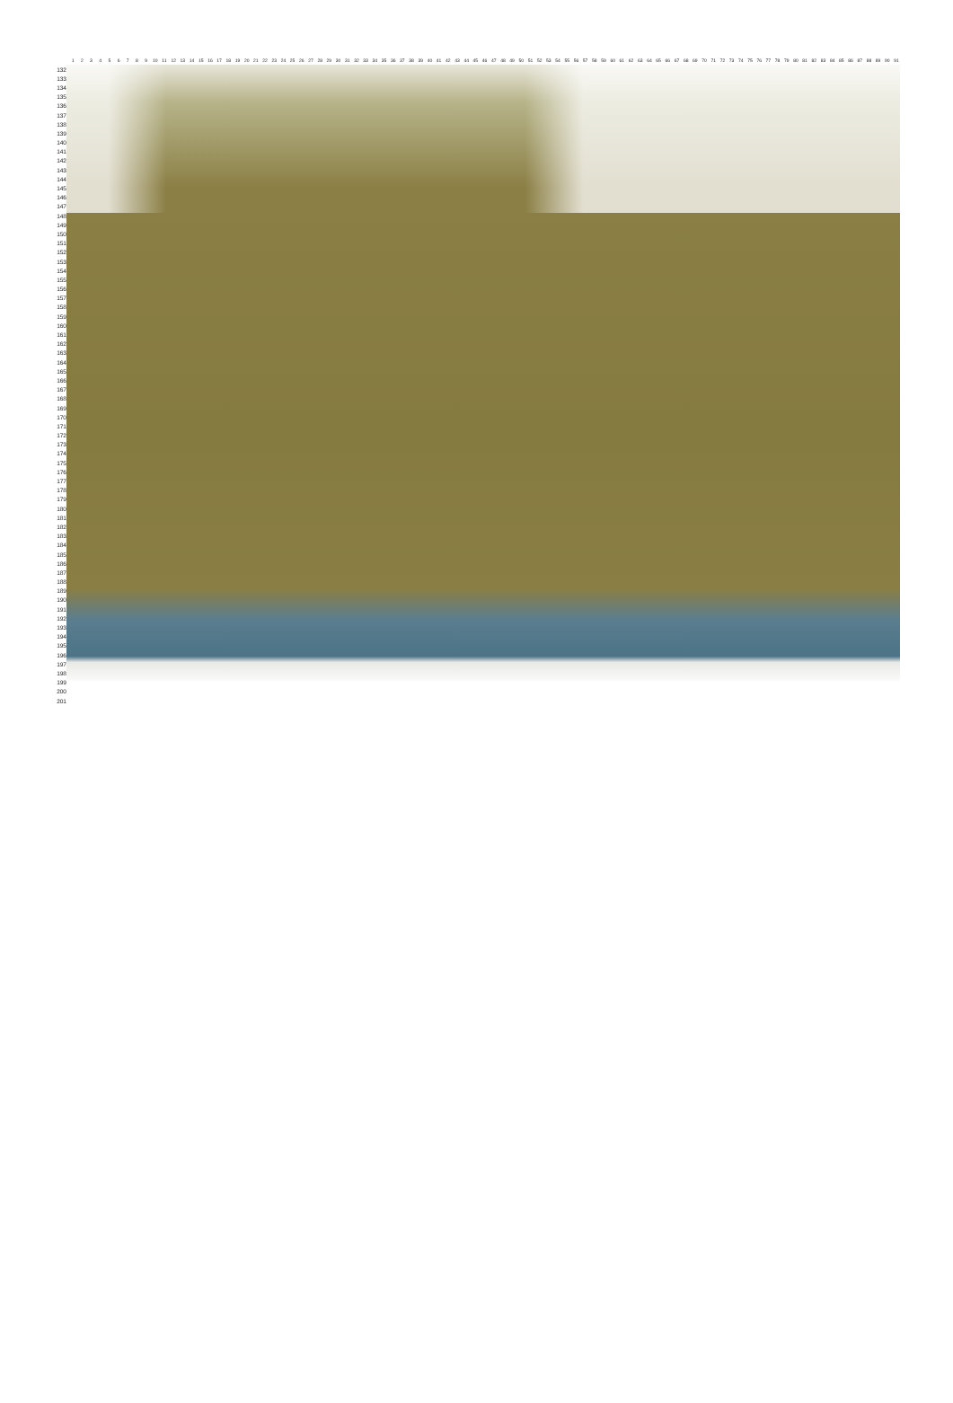| | 1 | 2 | 3 | 4 | 5 | 6 | 7 | 8 | 9 | 10 | 11 | 12 | 13 | 14 | 15 | 16 | 17 | 18 | 19 | 20 | 21 | 22 | 23 | 24 | 25 | 26 | 27 | 28 | 29 | 30 | 31 | 32 | 33 | 34 | 35 | 36 | 37 | 38 | 39 | 40 | 41 | 42 | 43 | 44 | 45 | 46 | 47 | 48 | 49 | 50 | 51 | 52 | 53 | 54 | 55 | 56 | 57 | 58 | 59 | 60 | 61 | 62 | 63 | 64 | 65 | 66 | 67 | 68 | 69 | 70 | 71 | 72 | 73 | 74 | 75 | 76 | 77 | 78 | 79 | 80 | 81 | 82 | 83 | 84 | 85 | 86 | 87 | 88 | 89 | 90 | 91 |
| --- | --- | --- | --- | --- | --- | --- | --- | --- | --- | --- | --- | --- | --- | --- | --- | --- | --- | --- | --- | --- | --- | --- | --- | --- | --- | --- | --- | --- | --- | --- | --- | --- | --- | --- | --- | --- | --- | --- | --- | --- | --- | --- | --- | --- | --- | --- | --- | --- | --- | --- | --- | --- | --- | --- | --- | --- | --- | --- | --- | --- | --- | --- | --- | --- | --- | --- | --- | --- | --- | --- | --- | --- | --- | --- | --- | --- | --- | --- | --- | --- | --- | --- | --- | --- | --- | --- | --- | --- | --- | --- | --- |
| 132 | | | | | | | | | | | | | | | | | | | | | | | | | | | | | | | | | | | | | | | | | | | | | | | | | | | | | | | | | | | | | | | | | | | | | | | | | | | | | | | | | | | | | | | | | | | |
| 133 | | | | | | | | | | | | | | | | | | | | | | | | | | | | | | | | | | | | | | | | | | | | | | | | | | | | | | | | | | | | | | | | | | | | | | | | | | | | | | | | | | | | | | | | | | | |
| 134 | | | | | | | | | | | | | | | | | | | | | | | | | | | | | | | | | | | | | | | | | | | | | | | | | | | | | | | | | | | | | | | | | | | | | | | | | | | | | | | | | | | | | | | | | | | |
| 135 | | | | | | | | | | | | | | | | | | | | | | | | | | | | | | | | | | | | | | | | | | | | | | | | | | | | | | | | | | | | | | | | | | | | | | | | | | | | | | | | | | | | | | | | | | | |
| 136 | | | | | | | | | | | | | | | | | | | | | | | | | | | | | | | | | | | | | | | | | | | | | | | | | | | | | | | | | | | | | | | | | | | | | | | | | | | | | | | | | | | | | | | | | | | |
| 137 | | | | | | | | | | | | | | | | | | | | | | | | | | | | | | | | | | | | | | | | | | | | | | | | | | | | | | | | | | | | | | | | | | | | | | | | | | | | | | | | | | | | | | | | | | | |
| 138 | | | | | | | | | | | | | | | | | | | | | | | | | | | | | | | | | | | | | | | | | | | | | | | | | | | | | | | | | | | | | | | | | | | | | | | | | | | | | | | | | | | | | | | | | | | |
| 139 | | | | | | | | | | | | | | | | | | | | | | | | | | | | | | | | | | | | | | | | | | | | | | | | | | | | | | | | | | | | | | | | | | | | | | | | | | | | | | | | | | | | | | | | | | | |
| 140 | | | | | | | | | | | | | | | | | | | | | | | | | | | | | | | | | | | | | | | | | | | | | | | | | | | | | | | | | | | | | | | | | | | | | | | | | | | | | | | | | | | | | | | | | | | |
| 141 | | | | | | | | | | | | | | | | | | | | | | | | | | | | | | | | | | | | | | | | | | | | | | | | | | | | | | | | | | | | | | | | | | | | | | | | | | | | | | | | | | | | | | | | | | | |
| 142 | | | | | | | | | | | | | | | | | | | | | | | | | | | | | | | | | | | | | | | | | | | | | | | | | | | | | | | | | | | | | | | | | | | | | | | | | | | | | | | | | | | | | | | | | | | |
| 143 | | | | | | | | | | | | | | | | | | | | | | | | | | | | | | | | | | | | | | | | | | | | | | | | | | | | | | | | | | | | | | | | | | | | | | | | | | | | | | | | | | | | | | | | | | | |
| 144 | | | | | | | | | | | | | | | | | | | | | | | | | | | | | | | | | | | | | | | | | | | | | | | | | | | | | | | | | | | | | | | | | | | | | | | | | | | | | | | | | | | | | | | | | | | |
| 145 | | | | | | | | | | | | | | | | | | | | | | | | | | | | | | | | | | | | | | | | | | | | | | | | | | | | | | | | | | | | | | | | | | | | | | | | | | | | | | | | | | | | | | | | | | | |
| 146 | | | | | | | | | | | | | | | | | | | | | | | | | | | | | | | | | | | | | | | | | | | | | | | | | | | | | | | | | | | | | | | | | | | | | | | | | | | | | | | | | | | | | | | | | | | |
| 147 | | | | | | | | | | | | | | | | | | | | | | | | | | | | | | | | | | | | | | | | | | | | | | | | | | | | | | | | | | | | | | | | | | | | | | | | | | | | | | | | | | | | | | | | | | | |
| 148 | | | | | | | | | | | | | | | | | | | | | | | | | | | | | | | | | | | | | | | | | | | | | | | | | | | | | | | | | | | | | | | | | | | | | | | | | | | | | | | | | | | | | | | | | | | |
| 149 | | | | | | | | | | | | | | | | | | | | | | | | | | | | | | | | | | | | | | | | | | | | | | | | | | | | | | | | | | | | | | | | | | | | | | | | | | | | | | | | | | | | | | | | | | | |
| 150 | | | | | | | | | | | | | | | | | | | | | | | | | | | | | | | | | | | | | | | | | | | | | | | | | | | | | | | | | | | | | | | | | | | | | | | | | | | | | | | | | | | | | | | | | | | |
| 151 | | | | | | | | | | | | | | | | | | | | | | | | | | | | | | | | | | | | | | | | | | | | | | | | | | | | | | | | | | | | | | | | | | | | | | | | | | | | | | | | | | | | | | | | | | | |
| 152 | | | | | | | | | | | | | | | | | | | | | | | | | | | | | | | | | | | | | | | | | | | | | | | | | | | | | | | | | | | | | | | | | | | | | | | | | | | | | | | | | | | | | | | | | | | |
| 153 | | | | | | | | | | | | | | | | | | | | | | | | | | | | | | | | | | | | | | | | | | | | | | | | | | | | | | | | | | | | | | | | | | | | | | | | | | | | | | | | | | | | | | | | | | | |
| 154 | | | | | | | | | | | | | | | | | | | | | | | | | | | | | | | | | | | | | | | | | | | | | | | | | | | | | | | | | | | | | | | | | | | | | | | | | | | | | | | | | | | | | | | | | | | |
| 155 | | | | | | | | | | | | | | | | | | | | | | | | | | | | | | | | | | | | | | | | | | | | | | | | | | | | | | | | | | | | | | | | | | | | | | | | | | | | | | | | | | | | | | | | | | | |
| 156 | | | | | | | | | | | | | | | | | | | | | | | | | | | | | | | | | | | | | | | | | | | | | | | | | | | | | | | | | | | | | | | | | | | | | | | | | | | | | | | | | | | | | | | | | | | |
| 157 | | | | | | | | | | | | | | | | | | | | | | | | | | | | | | | | | | | | | | | | | | | | | | | | | | | | | | | | | | | | | | | | | | | | | | | | | | | | | | | | | | | | | | | | | | | |
| 158 | | | | | | | | | | | | | | | | | | | | | | | | | | | | | | | | | | | | | | | | | | | | | | | | | | | | | | | | | | | | | | | | | | | | | | | | | | | | | | | | | | | | | | | | | | | |
| 159 | | | | | | | | | | | | | | | | | | | | | | | | | | | | | | | | | | | | | | | | | | | | | | | | | | | | | | | | | | | | | | | | | | | | | | | | | | | | | | | | | | | | | | | | | | | |
| 160 | | | | | | | | | | | | | | | | | | | | | | | | | | | | | | | | | | | | | | | | | | | | | | | | | | | | | | | | | | | | | | | | | | | | | | | | | | | | | | | | | | | | | | | | | | | |
| 161 | | | | | | | | | | | | | | | | | | | | | | | | | | | | | | | | | | | | | | | | | | | | | | | | | | | | | | | | | | | | | | | | | | | | | | | | | | | | | | | | | | | | | | | | | | | |
| 162 | | | | | | | | | | | | | | | | | | | | | | | | | | | | | | | | | | | | | | | | | | | | | | | | | | | | | | | | | | | | | | | | | | | | | | | | | | | | | | | | | | | | | | | | | | | |
| 163 | | | | | | | | | | | | | | | | | | | | | | | | | | | | | | | | | | | | | | | | | | | | | | | | | | | | | | | | | | | | | | | | | | | | | | | | | | | | | | | | | | | | | | | | | | | |
| 164 | | | | | | | | | | | | | | | | | | | | | | | | | | | | | | | | | | | | | | | | | | | | | | | | | | | | | | | | | | | | | | | | | | | | | | | | | | | | | | | | | | | | | | | | | | | |
| 165 | | | | | | | | | | | | | | | | | | | | | | | | | | | | | | | | | | | | | | | | | | | | | | | | | | | | | | | | | | | | | | | | | | | | | | | | | | | | | | | | | | | | | | | | | | | |
| 166 | | | | | | | | | | | | | | | | | | | | | | | | | | | | | | | | | | | | | | | | | | | | | | | | | | | | | | | | | | | | | | | | | | | | | | | | | | | | | | | | | | | | | | | | | | | |
| 167 | | | | | | | | | | | | | | | | | | | | | | | | | | | | | | | | | | | | | | | | | | | | | | | | | | | | | | | | | | | | | | | | | | | | | | | | | | | | | | | | | | | | | | | | | | | |
| 168 | | | | | | | | | | | | | | | | | | | | | | | | | | | | | | | | | | | | | | | | | | | | | | | | | | | | | | | | | | | | | | | | | | | | | | | | | | | | | | | | | | | | | | | | | | | |
| 169 | | | | | | | | | | | | | | | | | | | | | | | | | | | | | | | | | | | | | | | | | | | | | | | | | | | | | | | | | | | | | | | | | | | | | | | | | | | | | | | | | | | | | | | | | | | |
| 170 | | | | | | | | | | | | | | | | | | | | | | | | | | | | | | | | | | | | | | | | | | | | | | | | | | | | | | | | | | | | | | | | | | | | | | | | | | | | | | | | | | | | | | | | | | | |
| 171 | | | | | | | | | | | | | | | | | | | | | | | | | | | | | | | | | | | | | | | | | | | | | | | | | | | | | | | | | | | | | | | | | | | | | | | | | | | | | | | | | | | | | | | | | | | |
| 172 | | | | | | | | | | | | | | | | | | | | | | | | | | | | | | | | | | | | | | | | | | | | | | | | | | | | | | | | | | | | | | | | | | | | | | | | | | | | | | | | | | | | | | | | | | | |
| 173 | | | | | | | | | | | | | | | | | | | | | | | | | | | | | | | | | | | | | | | | | | | | | | | | | | | | | | | | | | | | | | | | | | | | | | | | | | | | | | | | | | | | | | | | | | | |
| 174 | | | | | | | | | | | | | | | | | | | | | | | | | | | | | | | | | | | | | | | | | | | | | | | | | | | | | | | | | | | | | | | | | | | | | | | | | | | | | | | | | | | | | | | | | | | |
| 175 | | | | | | | | | | | | | | | | | | | | | | | | | | | | | | | | | | | | | | | | | | | | | | | | | | | | | | | | | | | | | | | | | | | | | | | | | | | | | | | | | | | | | | | | | | | |
| 176 | | | | | | | | | | | | | | | | | | | | | | | | | | | | | | | | | | | | | | | | | | | | | | | | | | | | | | | | | | | | | | | | | | | | | | | | | | | | | | | | | | | | | | | | | | | |
| 177 | | | | | | | | | | | | | | | | | | | | | | | | | | | | | | | | | | | | | | | | | | | | | | | | | | | | | | | | | | | | | | | | | | | | | | | | | | | | | | | | | | | | | | | | | | | |
| 178 | | | | | | | | | | | | | | | | | | | | | | | | | | | | | | | | | | | | | | | | | | | | | | | | | | | | | | | | | | | | | | | | | | | | | | | | | | | | | | | | | | | | | | | | | | | |
| 179 | | | | | | | | | | | | | | | | | | | | | | | | | | | | | | | | | | | | | | | | | | | | | | | | | | | | | | | | | | | | | | | | | | | | | | | | | | | | | | | | | | | | | | | | | | | |
| 180 | | | | | | | | | | | | | | | | | | | | | | | | | | | | | | | | | | | | | | | | | | | | | | | | | | | | | | | | | | | | | | | | | | | | | | | | | | | | | | | | | | | | | | | | | | | |
| 181 | | | | | | | | | | | | | | | | | | | | | | | | | | | | | | | | | | | | | | | | | | | | | | | | | | | | | | | | | | | | | | | | | | | | | | | | | | | | | | | | | | | | | | | | | | | |
| 182 | | | | | | | | | | | | | | | | | | | | | | | | | | | | | | | | | | | | | | | | | | | | | | | | | | | | | | | | | | | | | | | | | | | | | | | | | | | | | | | | | | | | | | | | | | | |
| 183 | | | | | | | | | | | | | | | | | | | | | | | | | | | | | | | | | | | | | | | | | | | | | | | | | | | | | | | | | | | | | | | | | | | | | | | | | | | | | | | | | | | | | | | | | | | |
| 184 | | | | | | | | | | | | | | | | | | | | | | | | | | | | | | | | | | | | | | | | | | | | | | | | | | | | | | | | | | | | | | | | | | | | | | | | | | | | | | | | | | | | | | | | | | | |
| 185 | | | | | | | | | | | | | | | | | | | | | | | | | | | | | | | | | | | | | | | | | | | | | | | | | | | | | | | | | | | | | | | | | | | | | | | | | | | | | | | | | | | | | | | | | | | |
| 186 | | | | | | | | | | | | | | | | | | | | | | | | | | | | | | | | | | | | | | | | | | | | | | | | | | | | | | | | | | | | | | | | | | | | | | | | | | | | | | | | | | | | | | | | | | | |
| 187 | | | | | | | | | | | | | | | | | | | | | | | | | | | | | | | | | | | | | | | | | | | | | | | | | | | | | | | | | | | | | | | | | | | | | | | | | | | | | | | | | | | | | | | | | | | |
| 188 | | | | | | | | | | | | | | | | | | | | | | | | | | | | | | | | | | | | | | | | | | | | | | | | | | | | | | | | | | | | | | | | | | | | | | | | | | | | | | | | | | | | | | | | | | | |
| 189 | | | | | | | | | | | | | | | | | | | | | | | | | | | | | | | | | | | | | | | | | | | | | | | | | | | | | | | | | | | | | | | | | | | | | | | | | | | | | | | | | | | | | | | | | | | |
| 190 | | | | | | | | | | | | | | | | | | | | | | | | | | | | | | | | | | | | | | | | | | | | | | | | | | | | | | | | | | | | | | | | | | | | | | | | | | | | | | | | | | | | | | | | | | | |
| 191 | | | | | | | | | | | | | | | | | | | | | | | | | | | | | | | | | | | | | | | | | | | | | | | | | | | | | | | | | | | | | | | | | | | | | | | | | | | | | | | | | | | | | | | | | | | |
| 192 | | | | | | | | | | | | | | | | | | | | | | | | | | | | | | | | | | | | | | | | | | | | | | | | | | | | | | | | | | | | | | | | | | | | | | | | | | | | | | | | | | | | | | | | | | | |
| 193 | | | | | | | | | | | | | | | | | | | | | | | | | | | | | | | | | | | | | | | | | | | | | | | | | | | | | | | | | | | | | | | | | | | | | | | | | | | | | | | | | | | | | | | | | | | |
| 194 | | | | | | | | | | | | | | | | | | | | | | | | | | | | | | | | | | | | | | | | | | | | | | | | | | | | | | | | | | | | | | | | | | | | | | | | | | | | | | | | | | | | | | | | | | | |
| 195 | | | | | | | | | | | | | | | | | | | | | | | | | | | | | | | | | | | | | | | | | | | | | | | | | | | | | | | | | | | | | | | | | | | | | | | | | | | | | | | | | | | | | | | | | | | |
| 196 | | | | | | | | | | | | | | | | | | | | | | | | | | | | | | | | | | | | | | | | | | | | | | | | | | | | | | | | | | | | | | | | | | | | | | | | | | | | | | | | | | | | | | | | | | | |
| 197 | | | | | | | | | | | | | | | | | | | | | | | | | | | | | | | | | | | | | | | | | | | | | | | | | | | | | | | | | | | | | | | | | | | | | | | | | | | | | | | | | | | | | | | | | | | |
| 198 | | | | | | | | | | | | | | | | | | | | | | | | | | | | | | | | | | | | | | | | | | | | | | | | | | | | | | | | | | | | | | | | | | | | | | | | | | | | | | | | | | | | | | | | | | | |
| 199 | | | | | | | | | | | | | | | | | | | | | | | | | | | | | | | | | | | | | | | | | | | | | | | | | | | | | | | | | | | | | | | | | | | | | | | | | | | | | | | | | | | | | | | | | | | |
| 200 | | | | | | | | | | | | | | | | | | | | | | | | | | | | | | | | | | | | | | | | | | | | | | | | | | | | | | | | | | | | | | | | | | | | | | | | | | | | | | | | | | | | | | | | | | | |
| 201 | | | | | | | | | | | | | | | | | | | | | | | | | | | | | | | | | | | | | | | | | | | | | | | | | | | | | | | | | | | | | | | | | | | | | | | | | | | | | | | | | | | | | | | | | | | |